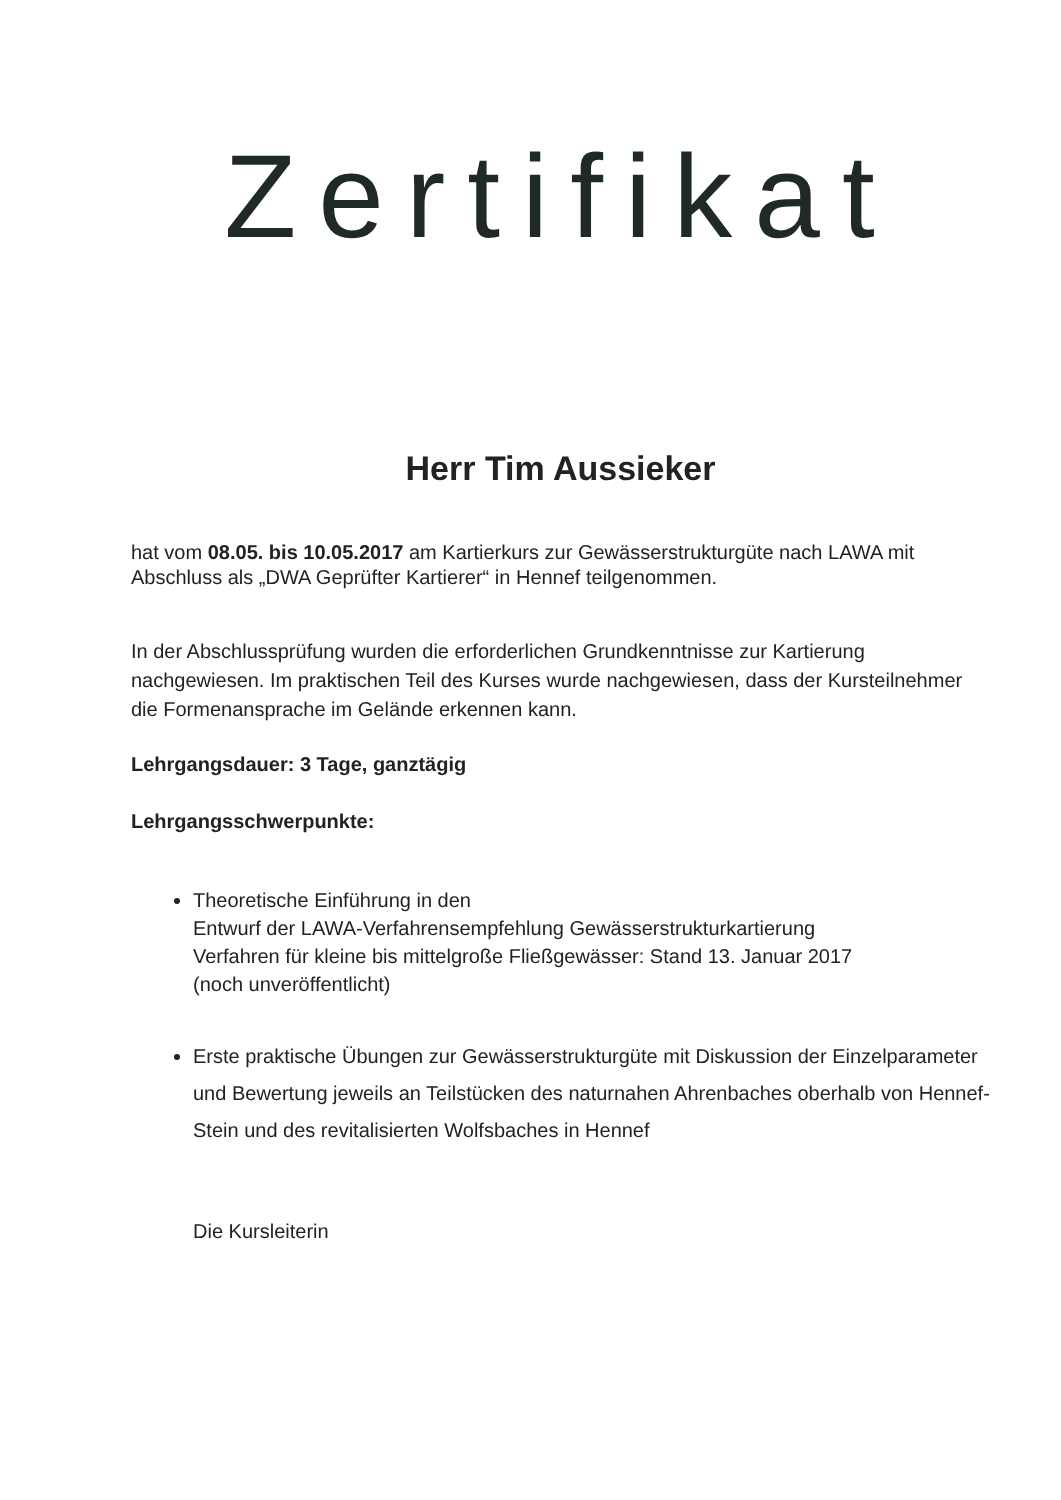Zertifikat
Herr Tim Aussieker
hat vom 08.05. bis 10.05.2017 am Kartierkurs zur Gewässerstrukturgüte nach LAWA mit Abschluss als „DWA Geprüfter Kartierer“ in Hennef teilgenommen.
In der Abschlussprüfung wurden die erforderlichen Grundkenntnisse zur Kartierung nachgewiesen. Im praktischen Teil des Kurses wurde nachgewiesen, dass der Kursteilnehmer die Formenansprache im Gelände erkennen kann.
Lehrgangsdauer: 3 Tage, ganztägig
Lehrgangsschwerpunkte:
Theoretische Einführung in den
Entwurf der LAWA-Verfahrensempfehlung Gewässerstrukturkartierung
Verfahren für kleine bis mittelgroße Fließgewässer: Stand 13. Januar 2017
(noch unveröffentlicht)
Erste praktische Übungen zur Gewässerstrukturgüte mit Diskussion der Einzelparameter und Bewertung jeweils an Teilstücken des naturnahen Ahrenbaches oberhalb von Hennef-Stein und des revitalisierten Wolfsbaches in Hennef
Die Kursleiterin